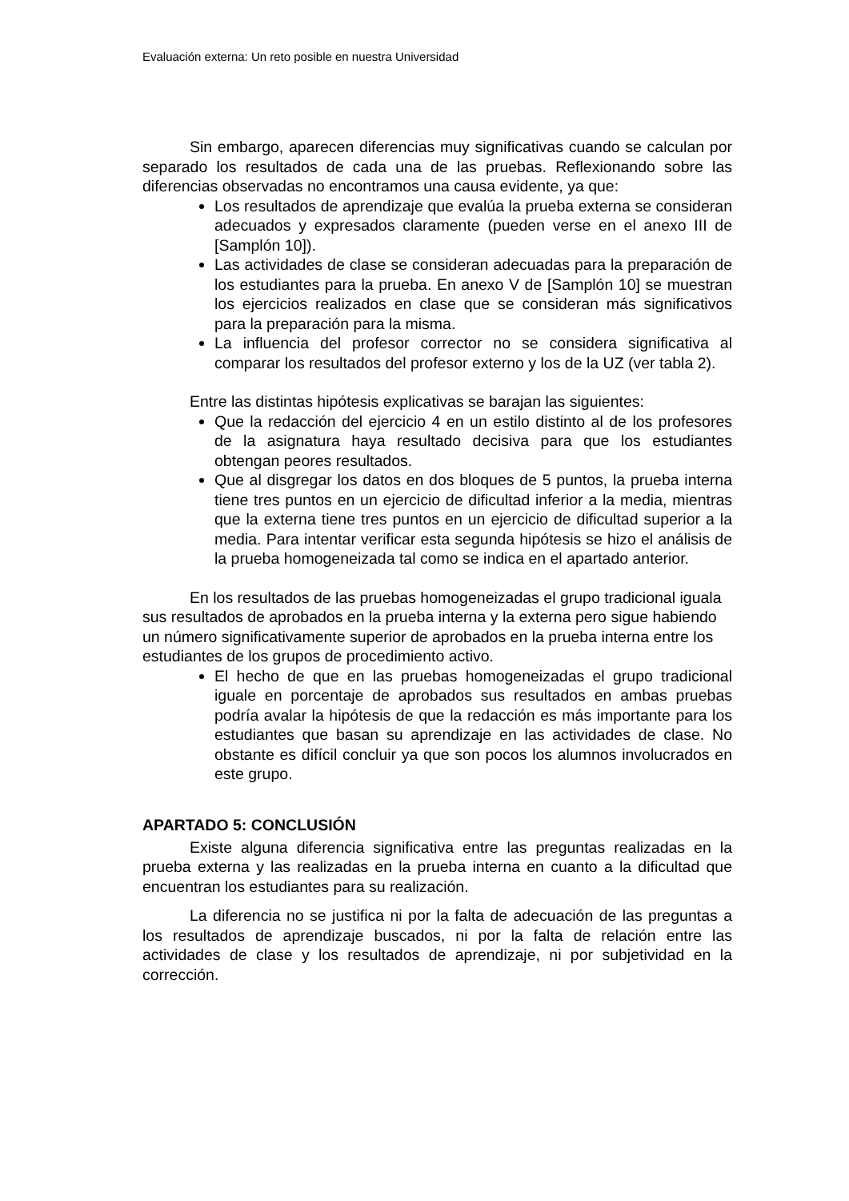Evaluación externa: Un reto posible en nuestra Universidad
Sin embargo, aparecen diferencias muy significativas cuando se calculan por separado los resultados de cada una de las pruebas. Reflexionando sobre las diferencias observadas no encontramos una causa evidente, ya que:
Los resultados de aprendizaje que evalúa la prueba externa se consideran adecuados y expresados claramente (pueden verse en el anexo III de [Samplón 10]).
Las actividades de clase se consideran adecuadas para la preparación de los estudiantes para la prueba. En anexo V de [Samplón 10] se muestran los ejercicios realizados en clase que se consideran más significativos para la preparación para la misma.
La influencia del profesor corrector no se considera significativa al comparar los resultados del profesor externo y los de la UZ (ver tabla 2).
Entre las distintas hipótesis explicativas se barajan las siguientes:
Que la redacción del ejercicio 4 en un estilo distinto al de los profesores de la asignatura haya resultado decisiva para que los estudiantes obtengan peores resultados.
Que al disgregar los datos en dos bloques de 5 puntos, la prueba interna tiene tres puntos en un ejercicio de dificultad inferior a la media, mientras que la externa tiene tres puntos en un ejercicio de dificultad superior a la media. Para intentar verificar esta segunda hipótesis se hizo el análisis de la prueba homogeneizada tal como se indica en el apartado anterior.
En los resultados de las pruebas homogeneizadas el grupo tradicional iguala sus resultados de aprobados en la prueba interna y la externa pero sigue habiendo un número significativamente superior de aprobados en la prueba interna entre los estudiantes de los grupos de procedimiento activo.
El hecho de que en las pruebas homogeneizadas el grupo tradicional iguale en porcentaje de aprobados sus resultados en ambas pruebas podría avalar la hipótesis de que la redacción es más importante para los estudiantes que basan su aprendizaje en las actividades de clase. No obstante es difícil concluir ya que son pocos los alumnos involucrados en este grupo.
APARTADO 5: CONCLUSIÓN
Existe alguna diferencia significativa entre las preguntas realizadas en la prueba externa y las realizadas en la prueba interna en cuanto a la dificultad que encuentran los estudiantes para su realización.
La diferencia no se justifica ni por la falta de adecuación de las preguntas a los resultados de aprendizaje buscados, ni por la falta de relación entre las actividades de clase y los resultados de aprendizaje, ni por subjetividad en la corrección.